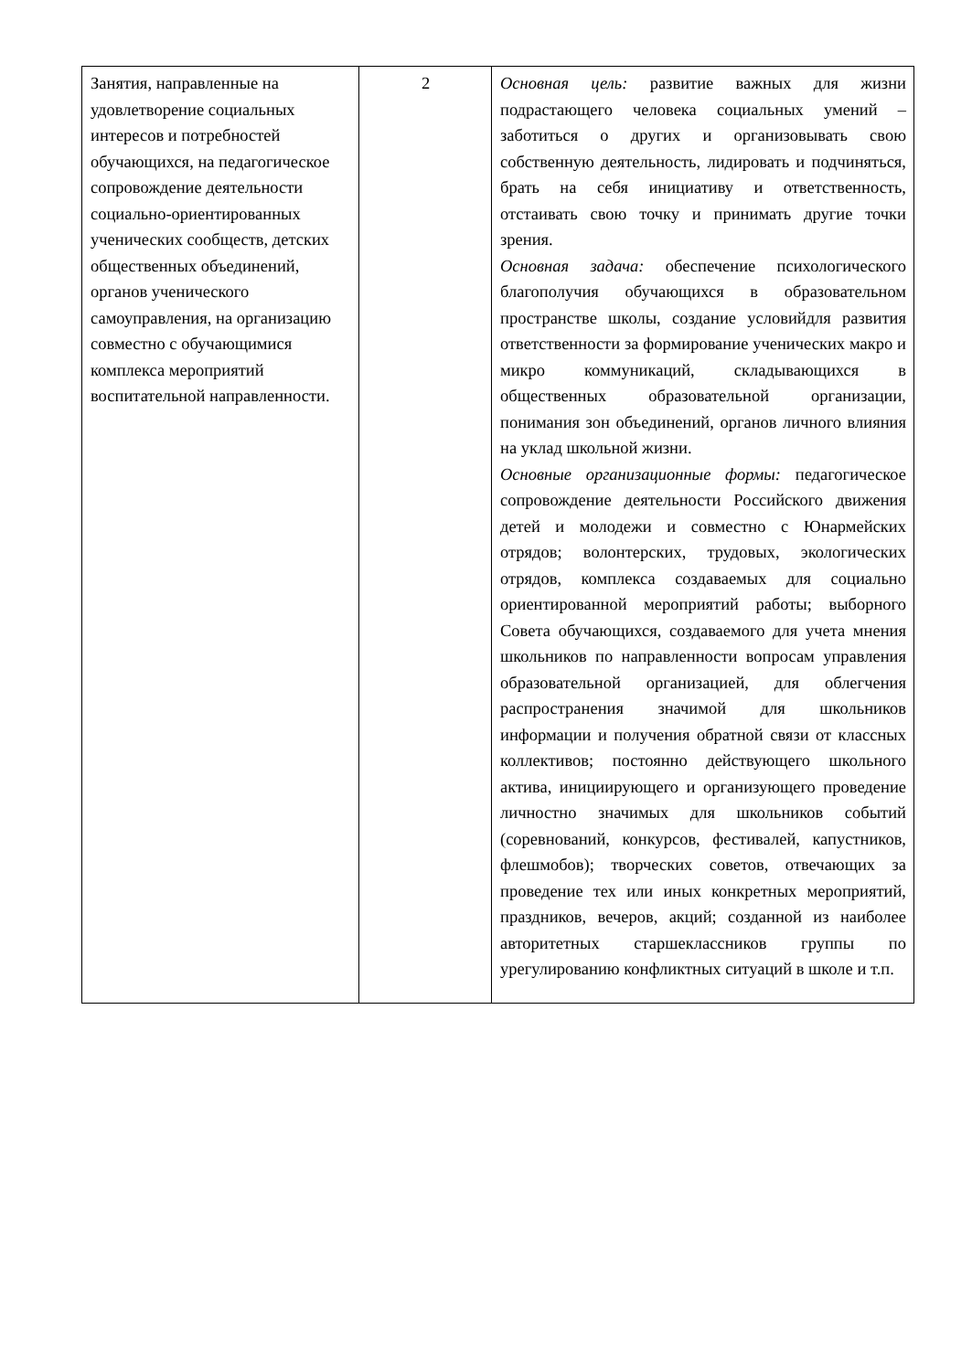| Занятия, направленные на удовлетворение социальных интересов и потребностей обучающихся, на педагогическое сопровождение деятельности социально-ориентированных ученических сообществ, детских общественных объединений, органов ученического самоуправления, на организацию совместно с обучающимися комплекса мероприятий воспитательной направленности. | 2 | Основная цель: развитие важных для жизни подрастающего человека социальных умений – заботиться о других и организовывать свою собственную деятельность, лидировать и подчиняться, брать на себя инициативу и ответственность, отстаивать свою точку и принимать другие точки зрения. Основная задача: обеспечение психологического благополучия обучающихся в образовательном пространстве школы, создание условийдля развития ответственности за формирование ученических макро и микро коммуникаций, складывающихся в общественных образовательной организации, понимания зон объединений, органов личного влияния на уклад школьной жизни. Основные организационные формы: педагогическое сопровождение деятельности Российского движения детей и молодежи и совместно с Юнармейских отрядов; волонтерских, трудовых, экологических отрядов, комплекса создаваемых для социально ориентированной мероприятий работы; выборного Совета обучающихся, создаваемого для учета мнения школьников по направленности вопросам управления образовательной организацией, для облегчения распространения значимой для школьников информации и получения обратной связи от классных коллективов; постоянно действующего школьного актива, инициирующего и организующего проведение личностно значимых для школьников событий (соревнований, конкурсов, фестивалей, капустников, флешмобов); творческих советов, отвечающих за проведение тех или иных конкретных мероприятий, праздников, вечеров, акций; созданной из наиболее авторитетных старшеклассников группы по урегулированию конфликтных ситуаций в школе и т.п. |